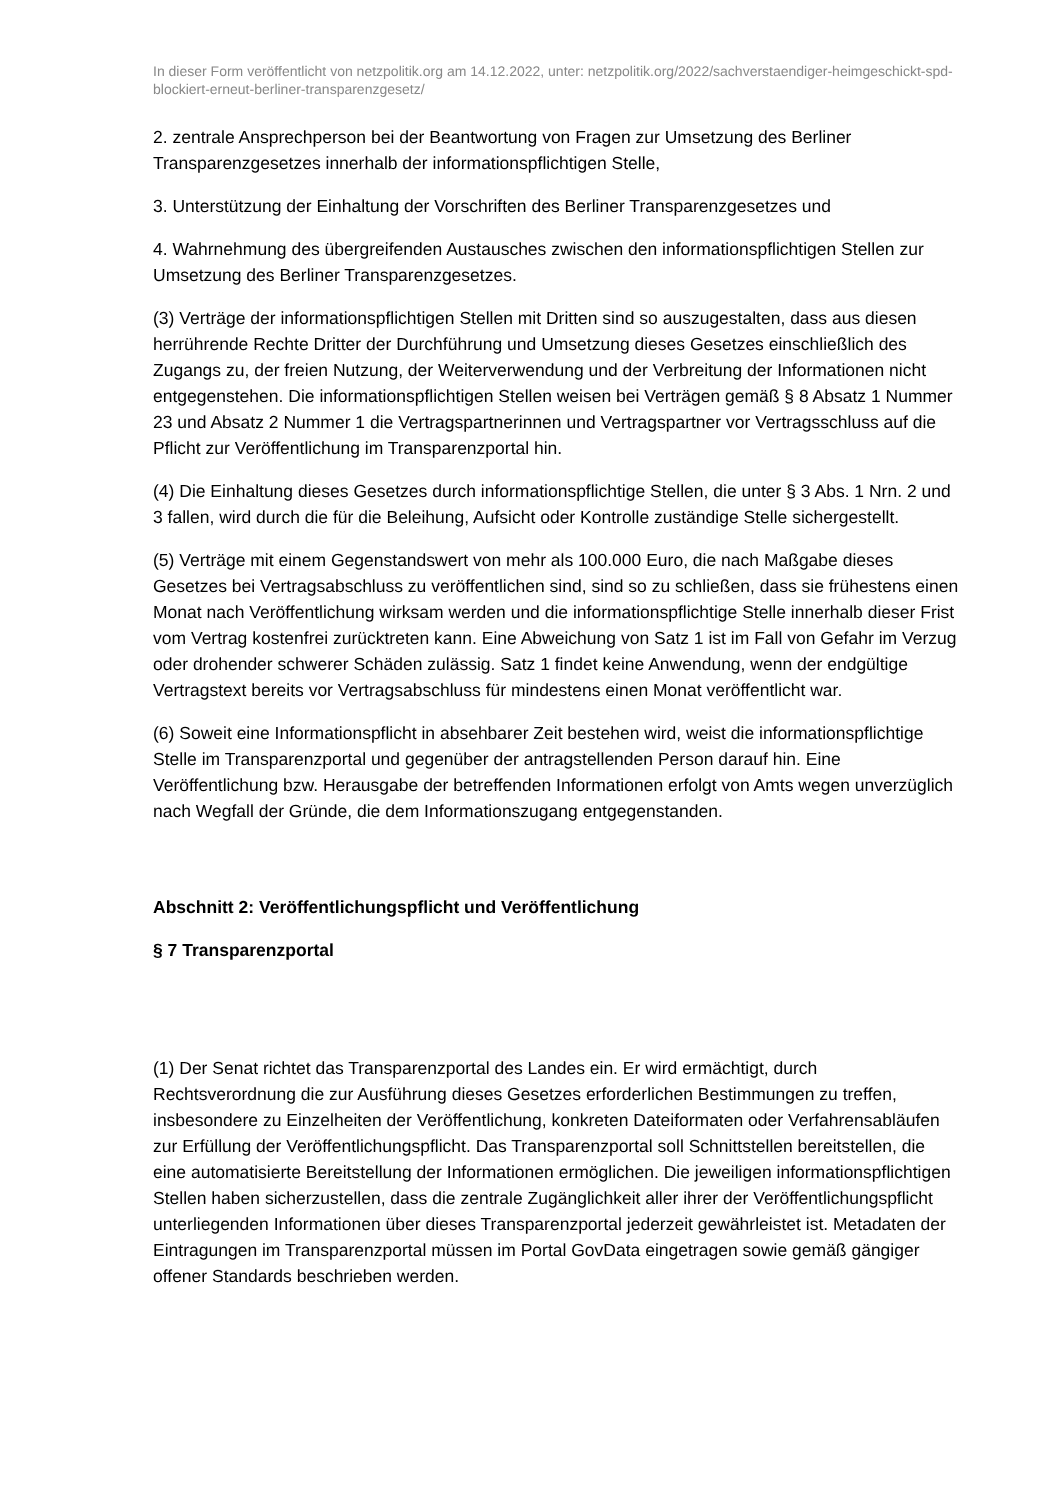In dieser Form veröffentlicht von netzpolitik.org am 14.12.2022, unter: netzpolitik.org/2022/sachverstaendiger-heimgeschickt-spd-blockiert-erneut-berliner-transparenzgesetz/
2. zentrale Ansprechperson bei der Beantwortung von Fragen zur Umsetzung des Berliner Transparenzgesetzes innerhalb der informationspflichtigen Stelle,
3. Unterstützung der Einhaltung der Vorschriften des Berliner Transparenzgesetzes und
4. Wahrnehmung des übergreifenden Austausches zwischen den informationspflichtigen Stellen zur Umsetzung des Berliner Transparenzgesetzes.
(3) Verträge der informationspflichtigen Stellen mit Dritten sind so auszugestalten, dass aus diesen herrührende Rechte Dritter der Durchführung und Umsetzung dieses Gesetzes einschließlich des Zugangs zu, der freien Nutzung, der Weiterverwendung und der Verbreitung der Informationen nicht entgegenstehen. Die informationspflichtigen Stellen weisen bei Verträgen gemäß § 8 Absatz 1 Nummer 23 und Absatz 2 Nummer 1 die Vertragspartnerinnen und Vertragspartner vor Vertragsschluss auf die Pflicht zur Veröffentlichung im Transparenzportal hin.
(4) Die Einhaltung dieses Gesetzes durch informationspflichtige Stellen, die unter § 3 Abs. 1 Nrn. 2 und 3 fallen, wird durch die für die Beleihung, Aufsicht oder Kontrolle zuständige Stelle sichergestellt.
(5) Verträge mit einem Gegenstandswert von mehr als 100.000 Euro, die nach Maßgabe dieses Gesetzes bei Vertragsabschluss zu veröffentlichen sind, sind so zu schließen, dass sie frühestens einen Monat nach Veröffentlichung wirksam werden und die informationspflichtige Stelle innerhalb dieser Frist vom Vertrag kostenfrei zurücktreten kann. Eine Abweichung von Satz 1 ist im Fall von Gefahr im Verzug oder drohender schwerer Schäden zulässig. Satz 1 findet keine Anwendung, wenn der endgültige Vertragstext bereits vor Vertragsabschluss für mindestens einen Monat veröffentlicht war.
(6) Soweit eine Informationspflicht in absehbarer Zeit bestehen wird, weist die informationspflichtige Stelle im Transparenzportal und gegenüber der antragstellenden Person darauf hin. Eine Veröffentlichung bzw. Herausgabe der betreffenden Informationen erfolgt von Amts wegen unverzüglich nach Wegfall der Gründe, die dem Informationszugang entgegenstanden.
Abschnitt 2: Veröffentlichungspflicht und Veröffentlichung
§ 7 Transparenzportal
(1) Der Senat richtet das Transparenzportal des Landes ein. Er wird ermächtigt, durch Rechtsverordnung die zur Ausführung dieses Gesetzes erforderlichen Bestimmungen zu treffen, insbesondere zu Einzelheiten der Veröffentlichung, konkreten Dateiformaten oder Verfahrensabläufen zur Erfüllung der Veröffentlichungspflicht. Das Transparenzportal soll Schnittstellen bereitstellen, die eine automatisierte Bereitstellung der Informationen ermöglichen. Die jeweiligen informationspflichtigen Stellen haben sicherzustellen, dass die zentrale Zugänglichkeit aller ihrer der Veröffentlichungspflicht unterliegenden Informationen über dieses Transparenzportal jederzeit gewährleistet ist. Metadaten der Eintragungen im Transparenzportal müssen im Portal GovData eingetragen sowie gemäß gängiger offener Standards beschrieben werden.